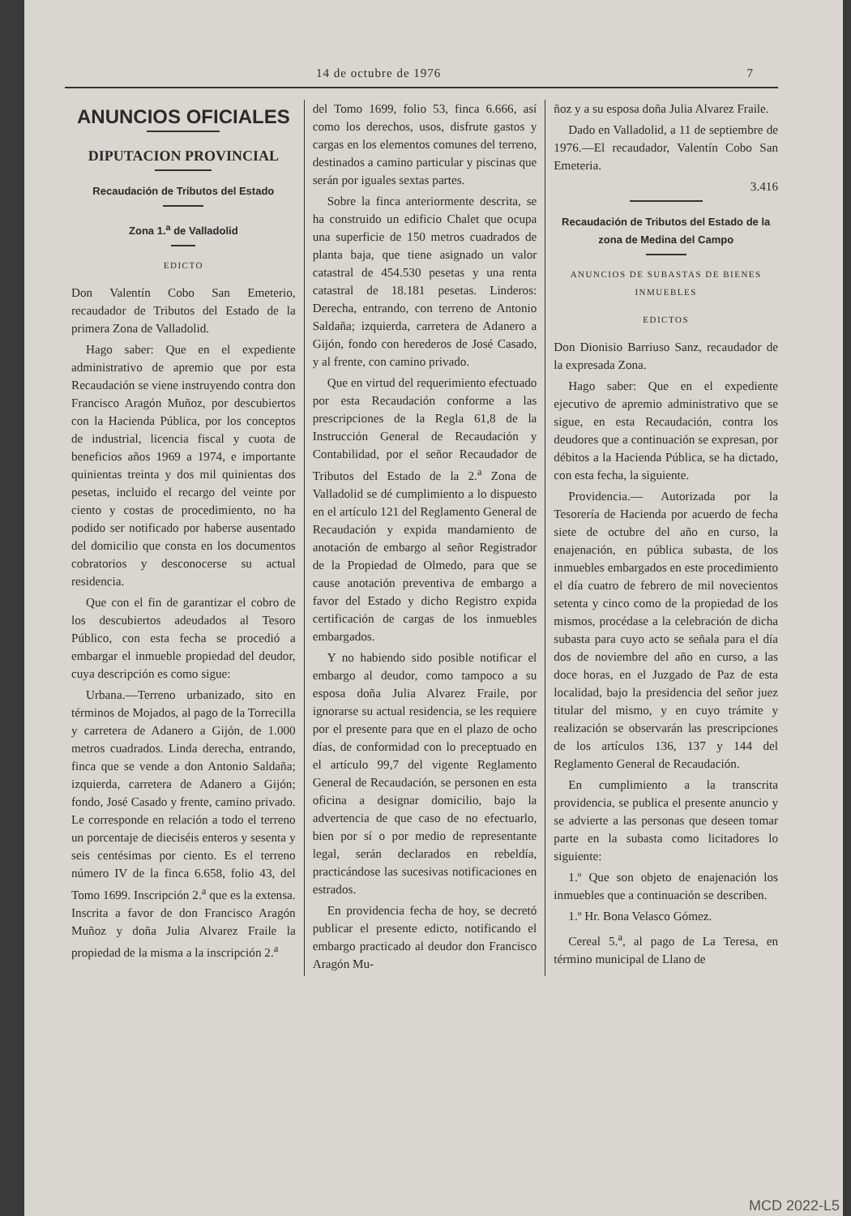14 de octubre de 1976 7
ANUNCIOS OFICIALES
DIPUTACION PROVINCIAL
Recaudación de Tributos del Estado
Zona 1.<sup>a</sup> de Valladolid
EDICTO
Don Valentín Cobo San Emeterio, recaudador de Tributos del Estado de la primera Zona de Valladolid.
Hago saber: Que en el expediente administrativo de apremio que por esta Recaudación se viene instruyendo contra don Francisco Aragón Muñoz, por descubiertos con la Hacienda Pública, por los conceptos de industrial, licencia fiscal y cuota de beneficios años 1969 a 1974, e importante quinientas treinta y dos mil quinientas dos pesetas, incluido el recargo del veinte por ciento y costas de procedimiento, no ha podido ser notificado por haberse ausentado del domicilio que consta en los documentos cobratorios y desconocerse su actual residencia.
Que con el fin de garantizar el cobro de los descubiertos adeudados al Tesoro Público, con esta fecha se procedió a embargar el inmueble propiedad del deudor, cuya descripción es como sigue:
Urbana.—Terreno urbanizado, sito en términos de Mojados, al pago de la Torrecilla y carretera de Adanero a Gijón, de 1.000 metros cuadrados. Linda derecha, entrando, finca que se vende a don Antonio Saldaña; izquierda, carretera de Adanero a Gijón; fondo, José Casado y frente, camino privado. Le corresponde en relación a todo el terreno un porcentaje de dieciséis enteros y sesenta y seis centésimas por ciento. Es el terreno número IV de la finca 6.658, folio 43, del Tomo 1699. Inscripción 2.<sup>a</sup> que es la extensa. Inscrita a favor de don Francisco Aragón Muñoz y doña Julia Alvarez Fraile la propiedad de la misma a la inscripción 2.<sup>a</sup>
del Tomo 1699, folio 53, finca 6.666, así como los derechos, usos, disfrute gastos y cargas en los elementos comunes del terreno, destinados a camino particular y piscinas que serán por iguales sextas partes.
Sobre la finca anteriormente descrita, se ha construido un edificio Chalet que ocupa una superficie de 150 metros cuadrados de planta baja, que tiene asignado un valor catastral de 454.530 pesetas y una renta catastral de 18.181 pesetas. Linderos: Derecha, entrando, con terreno de Antonio Saldaña; izquierda, carretera de Adanero a Gijón, fondo con herederos de José Casado, y al frente, con camino privado.
Que en virtud del requerimiento efectuado por esta Recaudación conforme a las prescripciones de la Regla 61,8 de la Instrucción General de Recaudación y Contabilidad, por el señor Recaudador de Tributos del Estado de la 2.<sup>a</sup> Zona de Valladolid se dé cumplimiento a lo dispuesto en el artículo 121 del Reglamento General de Recaudación y expida mandamiento de anotación de embargo al señor Registrador de la Propiedad de Olmedo, para que se cause anotación preventiva de embargo a favor del Estado y dicho Registro expida certificación de cargas de los inmuebles embargados.
Y no habiendo sido posible notificar el embargo al deudor, como tampoco a su esposa doña Julia Alvarez Fraile, por ignorarse su actual residencia, se les requiere por el presente para que en el plazo de ocho días, de conformidad con lo preceptuado en el artículo 99,7 del vigente Reglamento General de Recaudación, se personen en esta oficina a designar domicilio, bajo la advertencia de que caso de no efectuarlo, bien por sí o por medio de representante legal, serán declarados en rebeldía, practicándose las sucesivas notificaciones en estrados.
En providencia fecha de hoy, se decretó publicar el presente edicto, notificando el embargo practicado al deudor don Francisco Aragón Mu-
ñoz y a su esposa doña Julia Alvarez Fraile.
Dado en Valladolid, a 11 de septiembre de 1976.—El recaudador, Valentín Cobo San Emeteria.
3.416
Recaudación de Tributos del Estado de la zona de Medina del Campo
ANUNCIOS DE SUBASTAS DE BIENES INMUEBLES
EDICTOS
Don Dionisio Barriuso Sanz, recaudador de la expresada Zona.
Hago saber: Que en el expediente ejecutivo de apremio administrativo que se sigue, en esta Recaudación, contra los deudores que a continuación se expresan, por débitos a la Hacienda Pública, se ha dictado, con esta fecha, la siguiente.
Providencia.— Autorizada por la Tesorería de Hacienda por acuerdo de fecha siete de octubre del año en curso, la enajenación, en pública subasta, de los inmuebles embargados en este procedimiento el día cuatro de febrero de mil novecientos setenta y cinco como de la propiedad de los mismos, procédase a la celebración de dicha subasta para cuyo acto se señala para el día dos de noviembre del año en curso, a las doce horas, en el Juzgado de Paz de esta localidad, bajo la presidencia del señor juez titular del mismo, y en cuyo trámite y realización se observarán las prescripciones de los artículos 136, 137 y 144 del Reglamento General de Recaudación.
En cumplimiento a la transcrita providencia, se publica el presente anuncio y se advierte a las personas que deseen tomar parte en la subasta como licitadores lo siguiente:
1.º Que son objeto de enajenación los inmuebles que a continuación se describen.
1.º Hr. Bona Velasco Gómez.
Cereal 5.<sup>a</sup>, al pago de La Teresa, en término municipal de Llano de
MCD 2022-L5